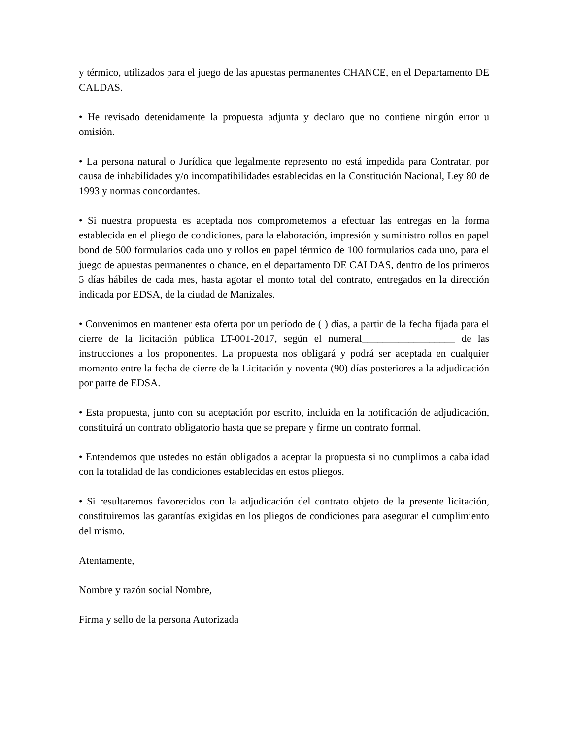y térmico, utilizados para el juego de las apuestas permanentes CHANCE, en el Departamento DE CALDAS.
• He revisado detenidamente la propuesta adjunta y declaro que no contiene ningún error u omisión.
• La persona natural o Jurídica que legalmente represento no está impedida para Contratar, por causa de inhabilidades y/o incompatibilidades establecidas en la Constitución Nacional, Ley 80 de 1993 y normas concordantes.
• Si nuestra propuesta es aceptada nos comprometemos a efectuar las entregas en la forma establecida en el pliego de condiciones, para la elaboración, impresión y suministro rollos en papel bond de 500 formularios cada uno y rollos en papel térmico de 100 formularios cada uno, para el juego de apuestas permanentes o chance, en el departamento DE CALDAS, dentro de los primeros 5 días hábiles de cada mes, hasta agotar el monto total del contrato, entregados en la dirección indicada por EDSA, de la ciudad de Manizales.
• Convenimos en mantener esta oferta por un período de ( ) días, a partir de la fecha fijada para el cierre de la licitación pública LT-001-2017, según el numeral__________________ de las instrucciones a los proponentes. La propuesta nos obligará y podrá ser aceptada en cualquier momento entre la fecha de cierre de la Licitación y noventa (90) días posteriores a la adjudicación por parte de EDSA.
• Esta propuesta, junto con su aceptación por escrito, incluida en la notificación de adjudicación, constituirá un contrato obligatorio hasta que se prepare y firme un contrato formal.
• Entendemos que ustedes no están obligados a aceptar la propuesta si no cumplimos a cabalidad con la totalidad de las condiciones establecidas en estos pliegos.
• Si resultaremos favorecidos con la adjudicación del contrato objeto de la presente licitación, constituiremos las garantías exigidas en los pliegos de condiciones para asegurar el cumplimiento del mismo.
Atentamente,
Nombre y razón social Nombre,
Firma y sello de la persona Autorizada